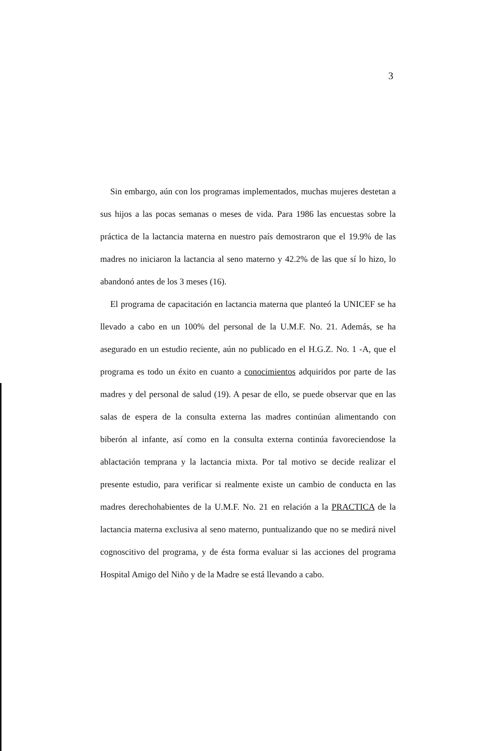3
Sin embargo, aún con los programas implementados, muchas mujeres destetan a sus hijos a las pocas semanas o meses de vida. Para 1986 las encuestas sobre la práctica de la lactancia materna en nuestro país demostraron que el 19.9% de las madres no iniciaron la lactancia al seno materno y 42.2% de las que sí lo hizo, lo abandonó antes de los 3 meses (16).
El programa de capacitación en lactancia materna que planteó la UNICEF se ha llevado a cabo en un 100% del personal de la U.M.F. No. 21. Además, se ha asegurado en un estudio reciente, aún no publicado en el H.G.Z. No. 1 -A, que el programa es todo un éxito en cuanto a conocimientos adquiridos por parte de las madres y del personal de salud (19). A pesar de ello, se puede observar que en las salas de espera de la consulta externa las madres continúan alimentando con biberón al infante, así como en la consulta externa continúa favoreciendose la ablactación temprana y la lactancia mixta. Por tal motivo se decide realizar el presente estudio, para verificar si realmente existe un cambio de conducta en las madres derechohabientes de la U.M.F. No. 21 en relación a la PRACTICA de la lactancia materna exclusiva al seno materno, puntualizando que no se medirá nivel cognoscitivo del programa, y de ésta forma evaluar si las acciones del programa Hospital Amigo del Niño y de la Madre se está llevando a cabo.